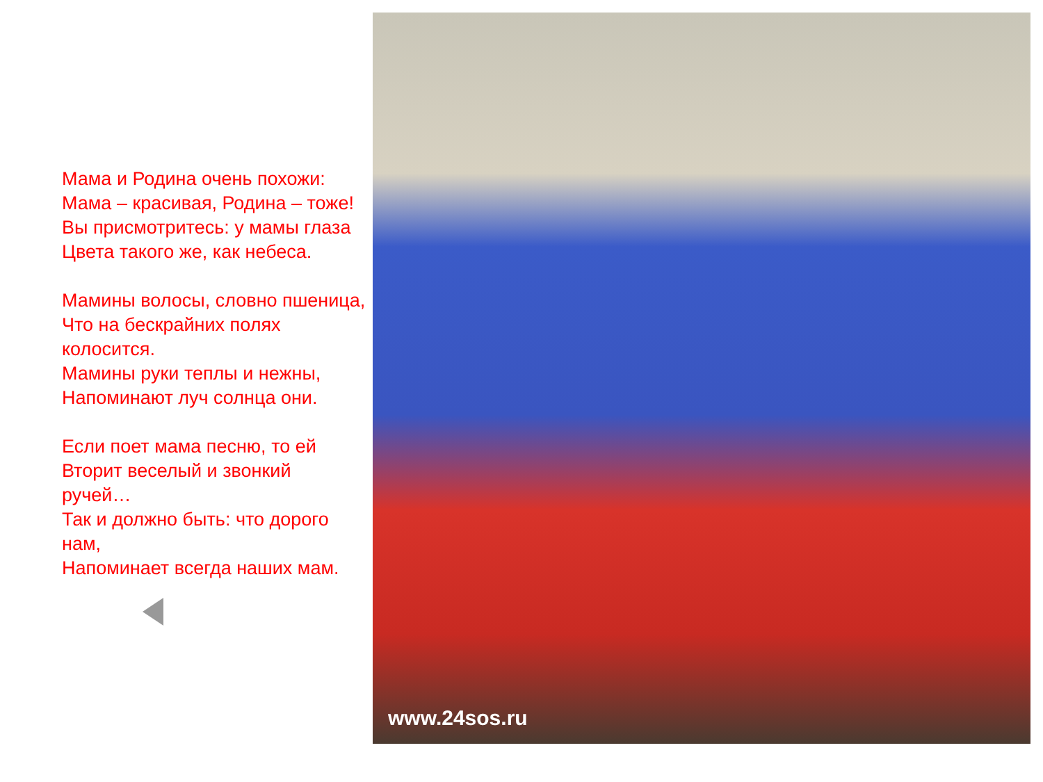Мама и Родина очень похожи:
Мама – красивая, Родина – тоже!
Вы присмотритесь: у мамы глаза
Цвета такого же, как небеса.
Мамины волосы, словно пшеница,
Что на бескрайних полях
колосится.
Мамины руки теплы и нежны,
Напоминают луч солнца они.
Если поет мама песню, то ей
Вторит веселый и звонкий
ручей…
Так и должно быть: что дорого
нам,
Напоминает всегда наших мам.
www.24sos.ru